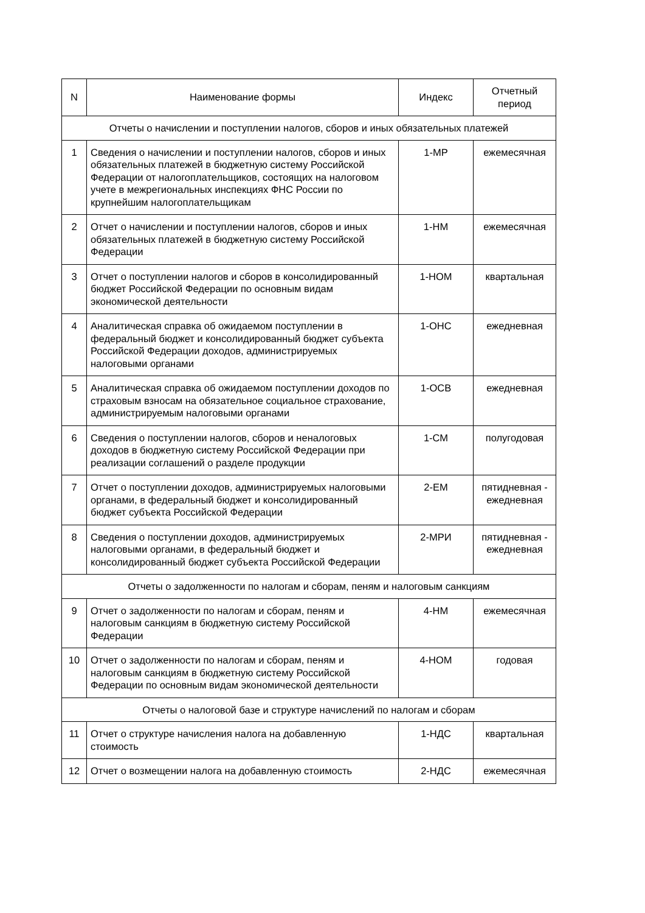| N | Наименование формы | Индекс | Отчетный период |
| --- | --- | --- | --- |
| Отчеты о начислении и поступлении налогов, сборов и иных обязательных платежей | | | |
| 1 | Сведения о начислении и поступлении налогов, сборов и иных обязательных платежей в бюджетную систему Российской Федерации от налогоплательщиков, состоящих на налоговом учете в межрегиональных инспекциях ФНС России по крупнейшим налогоплательщикам | 1-МР | ежемесячная |
| 2 | Отчет о начислении и поступлении налогов, сборов и иных обязательных платежей в бюджетную систему Российской Федерации | 1-НМ | ежемесячная |
| 3 | Отчет о поступлении налогов и сборов в консолидированный бюджет Российской Федерации по основным видам экономической деятельности | 1-НОМ | квартальная |
| 4 | Аналитическая справка об ожидаемом поступлении в федеральный бюджет и консолидированный бюджет субъекта Российской Федерации доходов, администрируемых налоговыми органами | 1-ОНС | ежедневная |
| 5 | Аналитическая справка об ожидаемом поступлении доходов по страховым взносам на обязательное социальное страхование, администрируемым налоговыми органами | 1-ОСВ | ежедневная |
| 6 | Сведения о поступлении налогов, сборов и неналоговых доходов в бюджетную систему Российской Федерации при реализации соглашений о разделе продукции | 1-СМ | полугодовая |
| 7 | Отчет о поступлении доходов, администрируемых налоговыми органами, в федеральный бюджет и консолидированный бюджет субъекта Российской Федерации | 2-ЕМ | пятидневная - ежедневная |
| 8 | Сведения о поступлении доходов, администрируемых налоговыми органами, в федеральный бюджет и консолидированный бюджет субъекта Российской Федерации | 2-МРИ | пятидневная - ежедневная |
| Отчеты о задолженности по налогам и сборам, пеням и налоговым санкциям | | | |
| 9 | Отчет о задолженности по налогам и сборам, пеням и налоговым санкциям в бюджетную систему Российской Федерации | 4-НМ | ежемесячная |
| 10 | Отчет о задолженности по налогам и сборам, пеням и налоговым санкциям в бюджетную систему Российской Федерации по основным видам экономической деятельности | 4-НОМ | годовая |
| Отчеты о налоговой базе и структуре начислений по налогам и сборам | | | |
| 11 | Отчет о структуре начисления налога на добавленную стоимость | 1-НДС | квартальная |
| 12 | Отчет о возмещении налога на добавленную стоимость | 2-НДС | ежемесячная |